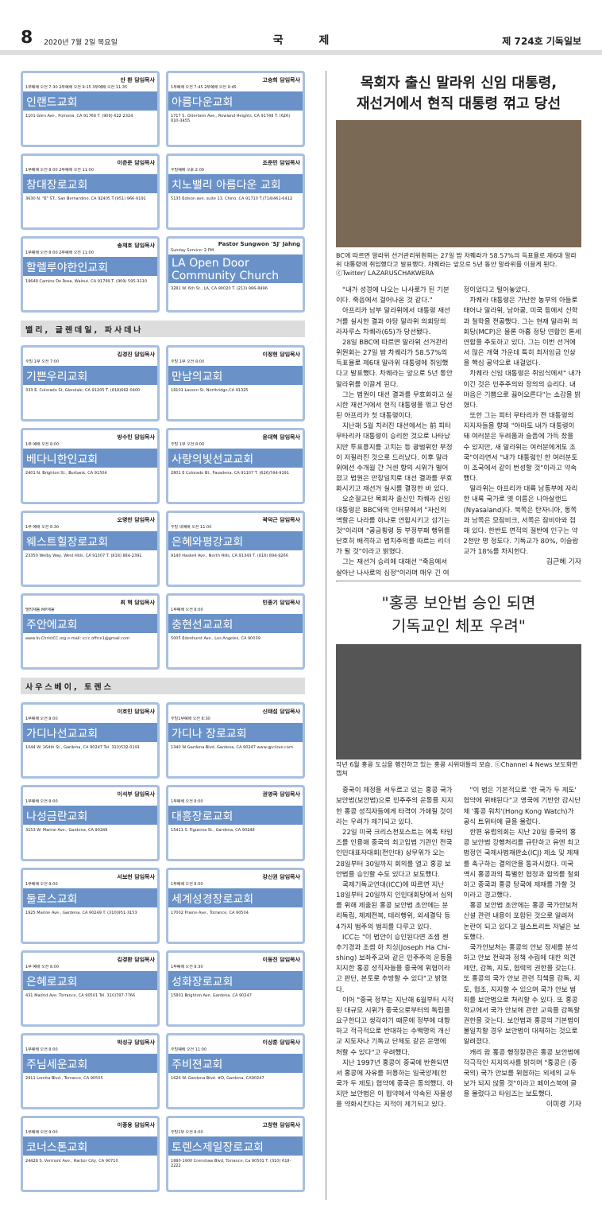8 2020년 7월 2일 목요일 국 제 제 724호 기독일보
안 환 담임목사
1부예배 오전 7:30 2부예배 오전 9:15 3부예배 오전 11:35
인랜드교회
1101 Glen Ave., Pomona, CA 91768 T. (909) 622-2324
고승희 담임목사
1부예배 오전 7:45 2부예배 오전 9:45
아름다운교회
1717 S. Otterbein Ave., Rowland Heights, CA 91748 T. (626) 810-3455
이춘준 담임목사
1부예배 오전 8:00 2부예배 오전 11:00
창대장로교회
3630 N. "E" ST., San Bernardino, CA 92405 T.(951) 966-9191
조준민 담임목사
주일예배 오후 2:00
치노밸리 아름다운 교회
5135 Edison ave, suite 13, Chino, CA 91710 T.(714)461-6412
송재호 담임목사
1부예배 오전 8:00 2부예배 오전 11:00
할렐루야한인교회
19648 Camino De Rosa, Walnut, CA 91789 T. (909) 595-3110
Pastor Sungwon 'SJ' Jahng
Sunday Service: 2 PM
LA Open Door Community Church
3281 W. 6th St., LA, CA 90020 T. (213) 986-8496
밸리, 글렌데일, 파사데나
김경진 담임목사
주일 1부 오전 7:00
기쁜우리교회
333 E. Colorado St, Glendale, CA 91205 T. (818)662-0400
이정현 담임목사
주일 1부 오전 8:00
만남의교회
18101 Lassen St. Northridge,CA 91325
방수민 담임목사
1부 예배 오전 8:00
베다니한인교회
2401 N. Brighton St., Burbank, CA 91504
윤대혁 담임목사
주일 1부 오전 8:00
사랑의빛선교교회
2801 E Colorado Bl., Pasadena, CA 91107 T. (626)744-9191
오명찬 담임목사
1부 예배 오전 8:30
웨스트힐장로교회
23350 Welby Way, West Hills, CA 91307 T. (818) 884-2391
곽덕근 담임목사
주일 대예배 오전 11:00
은혜와평강교회
9140 Haskell Ave., North Hills, CA 91343 T. (818) 894-9266
최 혁 담임목사
밸리채플 MP채플
주안에교회
www.In-ChristCC.org e-mail: iccc.office1@gmail.com
민종기 담임목사
1부예배 오전 8:00
충현선교교회
5005 Edenhurst Ave., Los Angeles, CA 90039
사우스베이, 토렌스
이호민 담임목사
1부예배 오전 8:00
가디나선교교회
1044 W. 164th St., Gardena, CA 90247 Tel. 310)532-0191
신태섭 담임목사
주일1부예배 오전 8:30
가디나 장로교회
1340 W Gardena Blvd, Gardena, CA 90247 www.gpclove.com
이석부 담임목사
1부예배 오전 8:00
나성금란교회
3153 W. Marine Ave., Gardena, CA 90249
권영국 담임목사
1부예배 오전 8:00
대흥장로교회
15411 S. Figueroa St., Gardena, CA 90248
서보천 담임목사
1부예배 오전 9:00
둘로스교회
1925 Marine Ave., Gardena, CA 90249 T. (310)951-3153
강신권 담임목사
1부예배 오전 8:00
세계성경장로교회
17002 Prairie Ave., Torrance, CA 90504
김경환 담임목사
1부 예배 오전 8:00
은혜로교회
431 Madrid Ave. Torrance, CA 90501 Tel. 310)787-7766
이동진 담임목사
1부예배 오전 8:30
성화장로교회
15801 Brighton Ave, Gardena, CA 90247
박성규 담임목사
1부예배 오전 8:00
주님세운교회
2911 Lomita Blvd., Torrance, CA 90505
이상훈 담임목사
주일예배 오전 11:00
주비젼교회
1626 W. Gardena Blvd. #D, Gardena, CA90247
이종용 담임목사
1부예배 오전 9:00
코너스톤교회
24428 S. Vermont Ave., Harbor City, CA 90710
고창현 담임목사
주일1부 오전 8:00
토렌스제일장로교회
1880-1900 Crenshaw Blvd, Torrance, Ca 90501 T. (310) 618- 2222
목회자 출신 말라위 신임 대통령,
재선거에서 현직 대통령 꺾고 당선
BC에 따르면 말라위 선거관리위원회는 27일 밤 차퀘라가 58.57%의 득표율로 제6대 말라위 대통령에 취임했다고 발표했다. 차퀘라는 앞으로 5년 동안 말라위를 이끌게 된다. ⓒTwitter/ LAZARUSCHAKWERA
"내가 성경에 나오는 나사로가 된 기분이다. 죽음에서 걸어나온 것 같다."
아프리카 남부 말라위에서 대통령 재선거를 실시한 결과 야당 말라위 의회당의 라자루스 차퀘라(65)가 당선됐다.
28일 BBC에 따르면 말라위 선거관리위원회는 27일 밤 차퀘라가 58.57%의 득표율로 제6대 말라위 대통령에 취임했다고 발표했다. 차퀘라는 앞으로 5년 동안 말라위를 이끌게 된다.
그는 법원이 대선 결과를 무효화하고 실시한 재선거에서 현직 대통령을 꺾고 당선된 아프리카 첫 대통령이다.
지난해 5월 치러진 대선에서는 前 피터 무타리카 대통령이 승리한 것으로 나타났지만 투표용지를 고치는 등 광범위한 부정이 저질러진 것으로 드러났다. 이후 말라위에선 수개월 간 거센 항의 시위가 벌어졌고 법원은 만장일치로 대선 결과를 무효화시키고 재선거 실시를 결정한 바 있다.
오순절교단 목회자 출신인 차퀘라 신임 대통령은 BBC와의 인터뷰에서 "자신의 역할은 나라를 하나로 연합시키고 섬기는 것"이라며 "공금횡령 등 부정부패 행위를 단호히 배격하고 법치주의를 따르는 리더가 될 것"이라고 밝혔다.
그는 재선거 승리에 대해선 "죽음에서 살아난 나사로의 심정"이라며 매우 긴 여정이었다고 털어놓았다.
차퀘라 대통령은 가난한 농부의 아들로 태어나 말라위, 남아공, 미국 등에서 신학과 철학을 전공했다. 그는 현재 말라위 의회당(MCP)은 물론 아홉 정당 연합인 톤세 연합을 주도하고 있다. 그는 이번 선거에서 많은 개혁 가운데 특히 최저임금 인상을 핵심 공약으로 내걸었다.
차퀘라 신임 대통령은 취임식에서" 내가 이긴 것은 민주주의와 정의의 승리다. 내 마음은 기쁨으로 끓어오른다"는 소감을 밝혔다.
또한 그는 피터 무타리카 전 대통령의 지지자들을 향해 "아마도 내가 대통령이 돼 여러분은 두려움과 슬픔에 가득 찼을 수 있지만, 새 말라위는 여러분에게도 조국"이라면서 "내가 대통령인 한 여러분도 이 조국에서 같이 번성할 것"이라고 약속했다.
말라위는 아프리카 대륙 남동부에 자리한 내륙 국가로 옛 이름은 니아살랜드(Nyasaland)다. 북쪽은 탄자니아, 동쪽과 남쪽은 모잠비크, 서쪽은 잠비아와 접해 있다. 한반도 면적의 절반에 인구는 약 2천만 명 정도다. 기독교가 80%, 이슬람교가 18%를 차지한다.
김근혜 기자
"홍콩 보안법 승인 되면
기독교인 체포 우려"
작년 6월 홍콩 도심을 행진하고 있는 홍콩 시위대들의 모습. ⓒChannel 4 News 보도화면 캡쳐
중국이 제정을 서두르고 있는 홍콩 국가보안법(보안법)으로 민주주의 운동을 지지한 홍콩 성직자들에게 타격이 가해질 것이라는 우려가 제기되고 있다.
22일 미국 크리스천포스트는 에폭 타임즈를 인용해 중국의 최고입법 기관인 전국인민대표자대회(전인대) 상무위가 오는 28일부터 30일까지 회의를 열고 홍콩 보안법을 승인할 수도 있다고 보도했다.
국제기독교연대(ICC)에 따르면 지난 18일부터 20일까지 인민대회당에서 심의를 위해 제출된 홍콩 보안법 초안에는 분리독립, 체제전복, 테러행위, 외세결탁 등 4가지 범주의 범죄를 다루고 있다.
ICC는 "이 법안이 승인된다면 조셉 젠 추기경과 조셉 하 치싱(Joseph Ha Chi-shing) 보좌주교와 같은 민주주의 운동을 지지한 홍콩 성직자들을 중국에 위협이라고 판단, 본토로 추방할 수 있다"고 밝혔다.
이어 "중국 정부는 지난해 6월부터 시작된 대규모 시위가 중국으로부터의 독립을 요구한다고 생각하기 때문에 정부에 대항하고 적극적으로 반대하는 수백명의 개신교 지도자나 기독교 단체도 같은 운명에 처할 수 있다"고 우려했다.
지난 1997년 홍콩이 중국에 반환되면서 홍콩에 자유를 허용하는 일국양제(한 국가 두 제도) 협약에 중국은 동의했다. 하지만 보안법은 이 협약에서 약속된 자율성을 약화시킨다는 지적이 제기되고 있다.
"이 법은 기본적으로 '한 국가 두 제도' 협약에 위배된다"고 영국에 기반한 감시단체 '홍콩 워치'(Hong Kong Watch)가 공식 트위터에 글을 올렸다.
한편 유럽의회는 지난 20일 중국의 홍콩 보안법 강행처리를 규탄하고 유엔 최고법정인 국제사법재판소(ICJ) 제소 및 제재를 촉구하는 결의안을 통과시켰다. 미국 역시 홍콩과의 특별한 협정과 합의를 철회하고 중국과 홍콩 당국에 제재를 가할 것이라고 경고했다.
홍콩 보안법 초안에는 홍콩 국가안보처 신설 관련 내용이 포함된 것으로 알려져 논란이 되고 있다고 월스트리트 저널은 보도했다.
국가안보처는 홍콩의 안보 정세를 분석하고 안보 전략과 정책 수립에 대한 의견 제안, 감독, 지도, 협력의 권한을 갖는다. 또 홍콩의 국가 안보 관련 직책을 감독, 지도, 협조, 지지할 수 있으며 국가 안보 범죄를 보안법으로 처리할 수 있다. 또 홍콩 학교에서 국가 안보에 관한 교육을 감독할 권한을 갖는다. 보안법과 홍콩의 기본법이 불일치할 경우 보안법이 대체하는 것으로 알려졌다.
캐리 람 홍콩 행정장관은 홍콩 보안법에 적극적인 지지의사를 밝히며 "홍콩은 (중국의) 국가 안보를 위협하는 외세의 교두보가 되지 않을 것"이라고 페이스북에 글을 올렸다고 타임즈는 보도했다.
이미경 기자